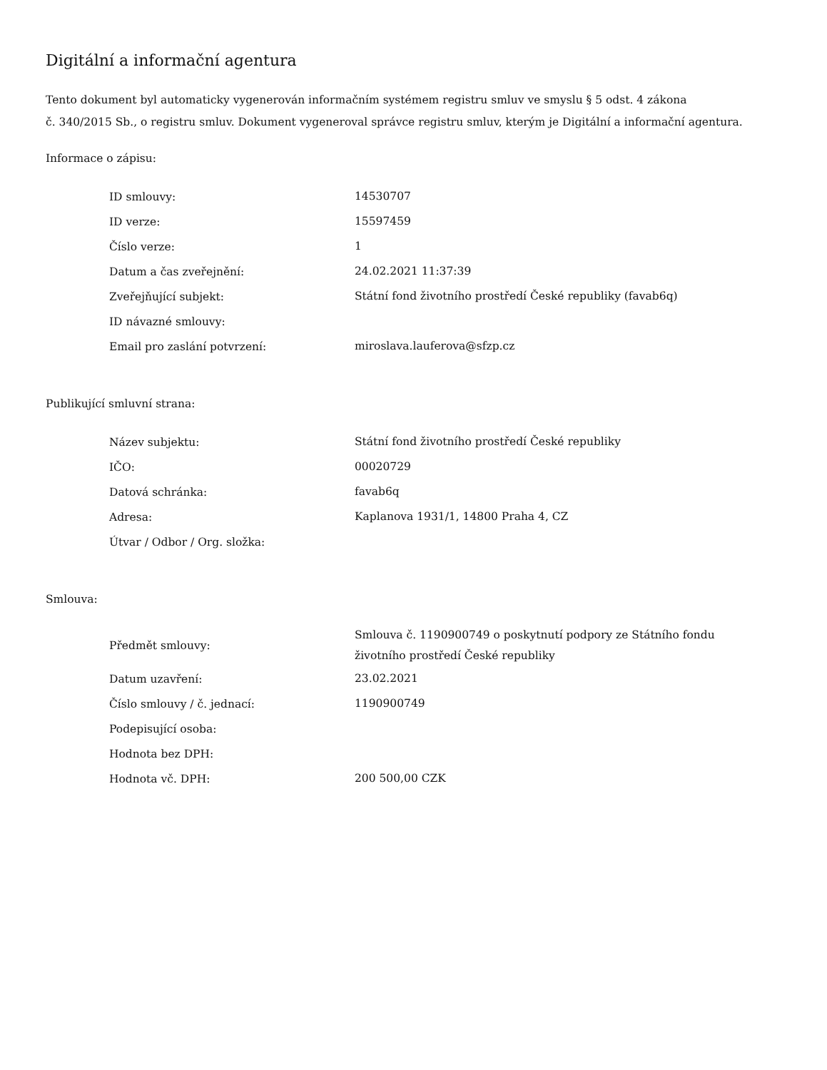Digitální a informační agentura
Tento dokument byl automaticky vygenerován informačním systémem registru smluv ve smyslu § 5 odst. 4 zákona
č. 340/2015 Sb., o registru smluv. Dokument vygeneroval správce registru smluv, kterým je Digitální a informační agentura.
Informace o zápisu:
| ID smlouvy: | 14530707 |
| ID verze: | 15597459 |
| Číslo verze: | 1 |
| Datum a čas zveřejnění: | 24.02.2021 11:37:39 |
| Zveřejňující subjekt: | Státní fond životního prostředí České republiky (favab6q) |
| ID návazné smlouvy: | |
| Email pro zaslání potvrzení: | miroslava.lauferova@sfzp.cz |
Publikující smluvní strana:
| Název subjektu: | Státní fond životního prostředí České republiky |
| IČO: | 00020729 |
| Datová schránka: | favab6q |
| Adresa: | Kaplanova 1931/1, 14800 Praha 4, CZ |
| Útvar / Odbor / Org. složka: | |
Smlouva:
| Předmět smlouvy: | Smlouva č. 1190900749 o poskytnutí podpory ze Státního fondu životního prostředí České republiky |
| Datum uzavření: | 23.02.2021 |
| Číslo smlouvy / č. jednací: | 1190900749 |
| Podepisující osoba: | |
| Hodnota bez DPH: | |
| Hodnota vč. DPH: | 200 500,00 CZK |